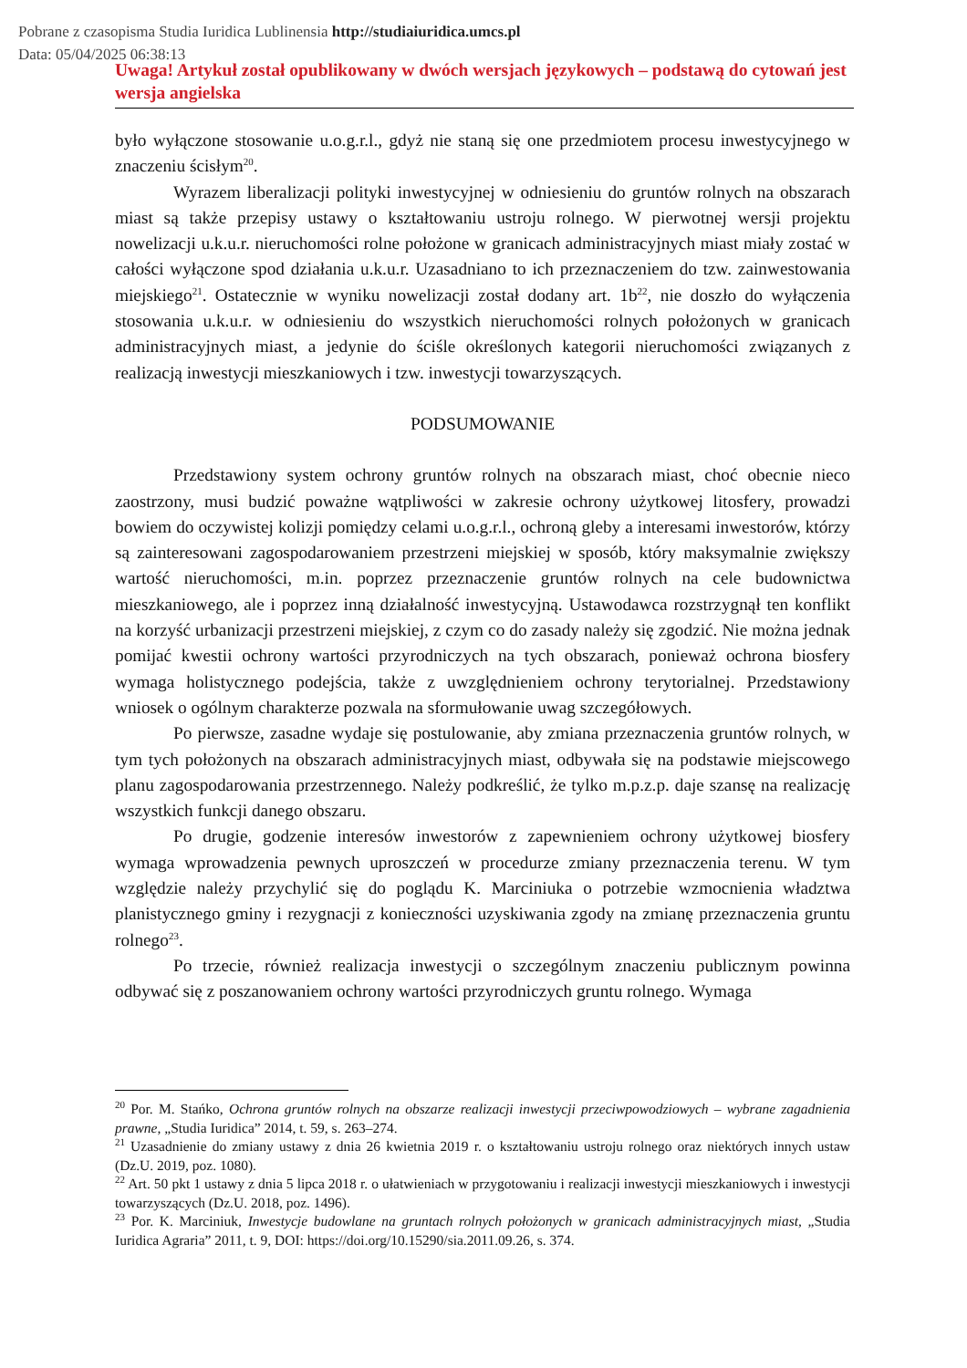Pobrane z czasopisma Studia Iuridica Lublinensia http://studiaiuridica.umcs.pl
Data: 05/04/2025 06:38:13
Uwaga! Artykuł został opublikowany w dwóch wersjach językowych – podstawą do cytowań jest wersja angielska
było wyłączone stosowanie u.o.g.r.l., gdyż nie staną się one przedmiotem procesu inwestycyjnego w znaczeniu ścisłym<sup>20</sup>.
Wyrazem liberalizacji polityki inwestycyjnej w odniesieniu do gruntów rolnych na obszarach miast są także przepisy ustawy o kształtowaniu ustroju rolnego. W pierwotnej wersji projektu nowelizacji u.k.u.r. nieruchomości rolne położone w granicach administracyjnych miast miały zostać w całości wyłączone spod działania u.k.u.r. Uzasadniano to ich przeznaczeniem do tzw. zainwestowania miejskiego<sup>21</sup>. Ostatecznie w wyniku nowelizacji został dodany art. 1b<sup>22</sup>, nie doszło do wyłączenia stosowania u.k.u.r. w odniesieniu do wszystkich nieruchomości rolnych położonych w granicach administracyjnych miast, a jedynie do ściśle określonych kategorii nieruchomości związanych z realizacją inwestycji mieszkaniowych i tzw. inwestycji towarzyszących.
PODSUMOWANIE
Przedstawiony system ochrony gruntów rolnych na obszarach miast, choć obecnie nieco zaostrzony, musi budzić poważne wątpliwości w zakresie ochrony użytkowej litosfery, prowadzi bowiem do oczywistej kolizji pomiędzy celami u.o.g.r.l., ochroną gleby a interesami inwestorów, którzy są zainteresowani zagospodarowaniem przestrzeni miejskiej w sposób, który maksymalnie zwiększy wartość nieruchomości, m.in. poprzez przeznaczenie gruntów rolnych na cele budownictwa mieszkaniowego, ale i poprzez inną działalność inwestycyjną. Ustawodawca rozstrzygnął ten konflikt na korzyść urbanizacji przestrzeni miejskiej, z czym co do zasady należy się zgodzić. Nie można jednak pomijać kwestii ochrony wartości przyrodniczych na tych obszarach, ponieważ ochrona biosfery wymaga holistycznego podejścia, także z uwzględnieniem ochrony terytorialnej. Przedstawiony wniosek o ogólnym charakterze pozwala na sformułowanie uwag szczegółowych.
Po pierwsze, zasadne wydaje się postulowanie, aby zmiana przeznaczenia gruntów rolnych, w tym tych położonych na obszarach administracyjnych miast, odbywała się na podstawie miejscowego planu zagospodarowania przestrzennego. Należy podkreślić, że tylko m.p.z.p. daje szansę na realizację wszystkich funkcji danego obszaru.
Po drugie, godzenie interesów inwestorów z zapewnieniem ochrony użytkowej biosfery wymaga wprowadzenia pewnych uproszczeń w procedurze zmiany przeznaczenia terenu. W tym względzie należy przychylić się do poglądu K. Marciniuka o potrzebie wzmocnienia władztwa planistycznego gminy i rezygnacji z konieczności uzyskiwania zgody na zmianę przeznaczenia gruntu rolnego<sup>23</sup>.
Po trzecie, również realizacja inwestycji o szczególnym znaczeniu publicznym powinna odbywać się z poszanowaniem ochrony wartości przyrodniczych gruntu rolnego. Wymaga
<sup>20</sup> Por. M. Stańko, Ochrona gruntów rolnych na obszarze realizacji inwestycji przeciwpowodziowych – wybrane zagadnienia prawne, „Studia Iuridica” 2014, t. 59, s. 263–274.
<sup>21</sup> Uzasadnienie do zmiany ustawy z dnia 26 kwietnia 2019 r. o kształtowaniu ustroju rolnego oraz niektórych innych ustaw (Dz.U. 2019, poz. 1080).
<sup>22</sup> Art. 50 pkt 1 ustawy z dnia 5 lipca 2018 r. o ułatwieniach w przygotowaniu i realizacji inwestycji mieszkaniowych i inwestycji towarzyszących (Dz.U. 2018, poz. 1496).
<sup>23</sup> Por. K. Marciniuk, Inwestycje budowlane na gruntach rolnych położonych w granicach administracyjnych miast, „Studia Iuridica Agraria” 2011, t. 9, DOI: https://doi.org/10.15290/sia.2011.09.26, s. 374.